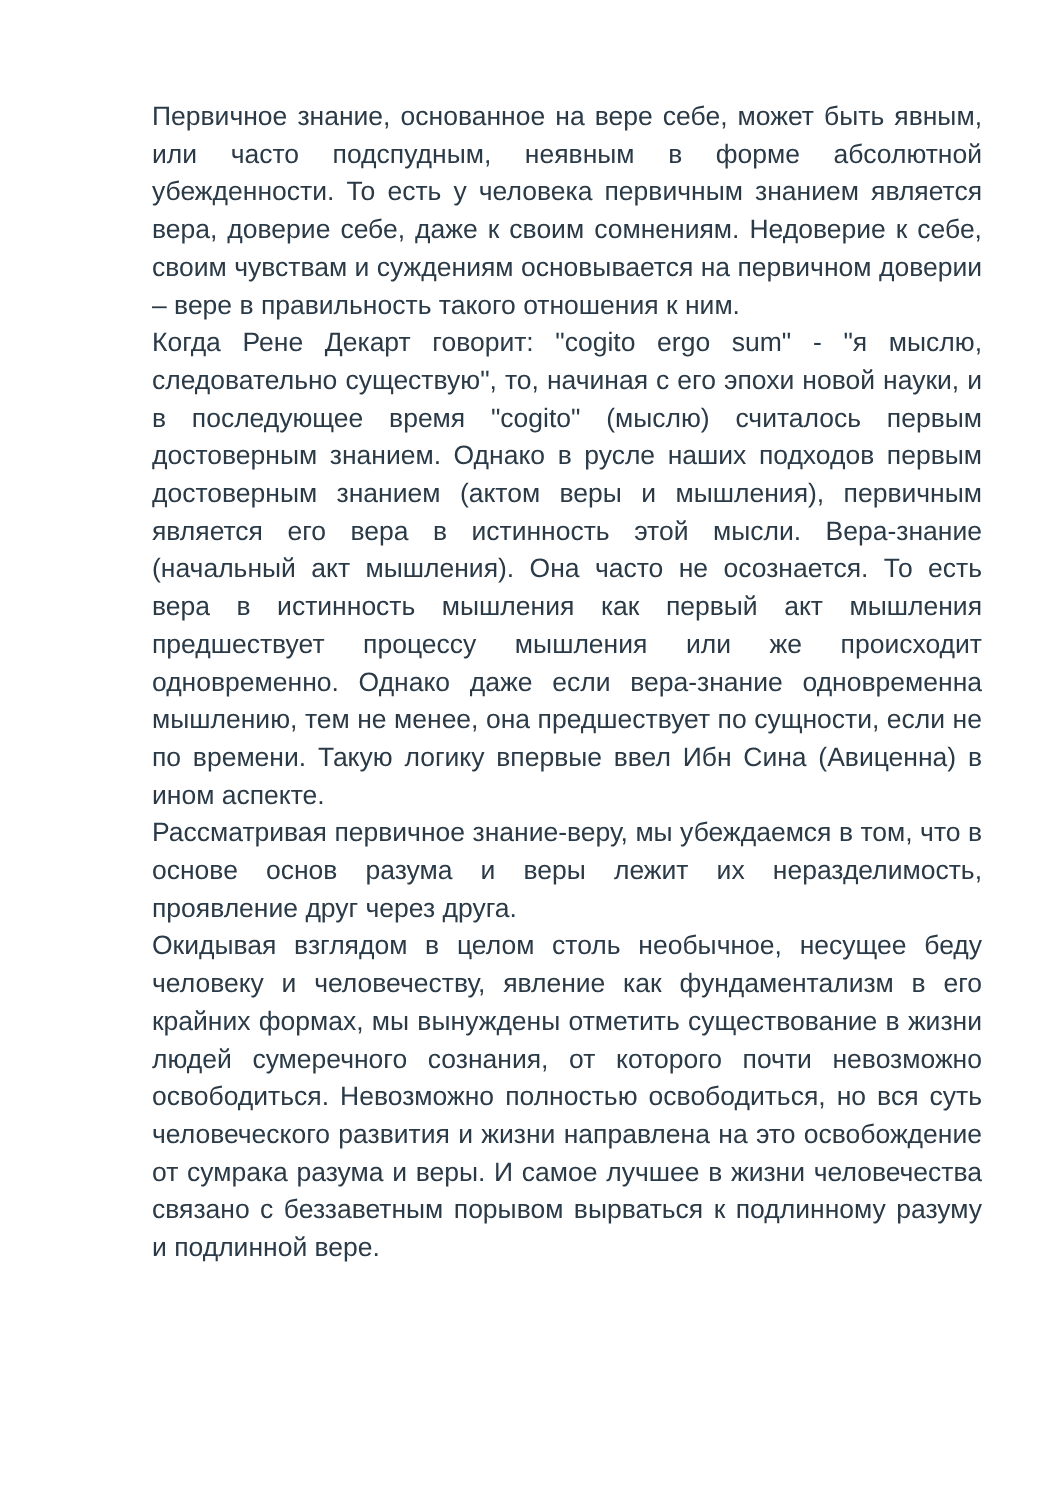Первичное знание, основанное на вере себе, может быть явным, или часто подспудным, неявным в форме абсолютной убежденности. То есть у человека первичным знанием является вера, доверие себе, даже к своим сомнениям. Недоверие к себе, своим чувствам и суждениям основывается на первичном доверии – вере в правильность такого отношения к ним.
Когда Рене Декарт говорит: "cogito ergo sum" - "я мыслю, следовательно существую", то, начиная с его эпохи новой науки, и в последующее время "cogito" (мыслю) считалось первым достоверным знанием. Однако в русле наших подходов первым достоверным знанием (актом веры и мышления), первичным является его вера в истинность этой мысли. Вера-знание (начальный акт мышления). Она часто не осознается. То есть вера в истинность мышления как первый акт мышления предшествует процессу мышления или же происходит одновременно. Однако даже если вера-знание одновременна мышлению, тем не менее, она предшествует по сущности, если не по времени. Такую логику впервые ввел Ибн Сина (Авиценна) в ином аспекте.
Рассматривая первичное знание-веру, мы убеждаемся в том, что в основе основ разума и веры лежит их неразделимость, проявление друг через друга.
Окидывая взглядом в целом столь необычное, несущее беду человеку и человечеству, явление как фундаментализм в его крайних формах, мы вынуждены отметить существование в жизни людей сумеречного сознания, от которого почти невозможно освободиться. Невозможно полностью освободиться, но вся суть человеческого развития и жизни направлена на это освобождение от сумрака разума и веры. И самое лучшее в жизни человечества связано с беззаветным порывом вырваться к подлинному разуму и подлинной вере.